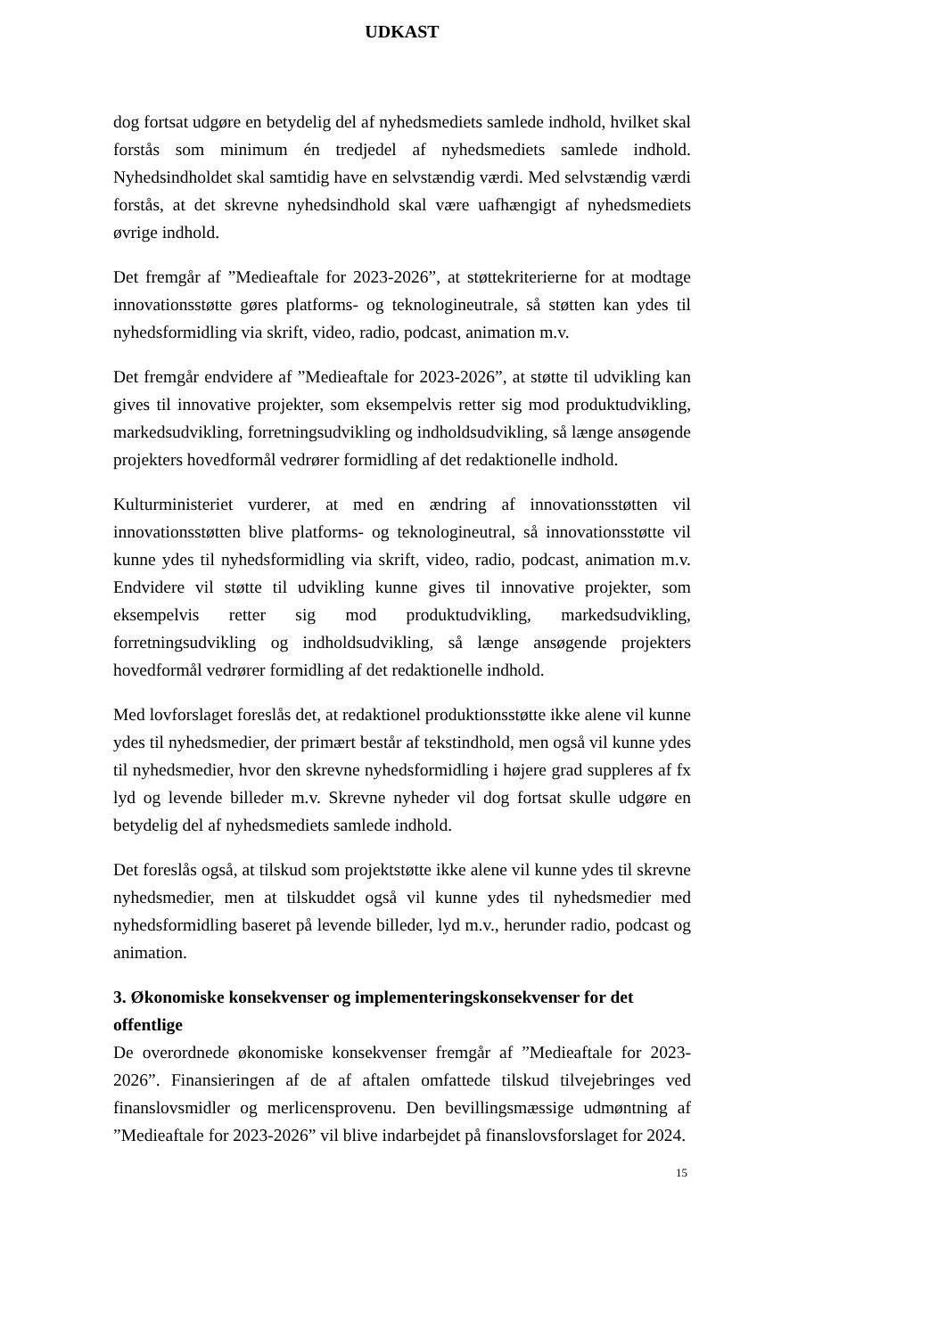UDKAST
dog fortsat udgøre en betydelig del af nyhedsmediets samlede indhold, hvilket skal forstås som minimum én tredjedel af nyhedsmediets samlede indhold. Nyhedsindholdet skal samtidig have en selvstændig værdi. Med selvstændig værdi forstås, at det skrevne nyhedsindhold skal være uafhængigt af nyhedsmediets øvrige indhold.
Det fremgår af ”Medieaftale for 2023-2026”, at støttekriterierne for at modtage innovationsstøtte gøres platforms- og teknologineutrale, så støtten kan ydes til nyhedsformidling via skrift, video, radio, podcast, animation m.v.
Det fremgår endvidere af ”Medieaftale for 2023-2026”, at støtte til udvikling kan gives til innovative projekter, som eksempelvis retter sig mod produktudvikling, markedsudvikling, forretningsudvikling og indholdsudvikling, så længe ansøgende projekters hovedformål vedrører formidling af det redaktionelle indhold.
Kulturministeriet vurderer, at med en ændring af innovationsstøtten vil innovationsstøtten blive platforms- og teknologineutral, så innovationsstøtte vil kunne ydes til nyhedsformidling via skrift, video, radio, podcast, animation m.v. Endvidere vil støtte til udvikling kunne gives til innovative projekter, som eksempelvis retter sig mod produktudvikling, markedsudvikling, forretningsudvikling og indholdsudvikling, så længe ansøgende projekters hovedformål vedrører formidling af det redaktionelle indhold.
Med lovforslaget foreslås det, at redaktionel produktionsstøtte ikke alene vil kunne ydes til nyhedsmedier, der primært består af tekstindhold, men også vil kunne ydes til nyhedsmedier, hvor den skrevne nyhedsformidling i højere grad suppleres af fx lyd og levende billeder m.v. Skrevne nyheder vil dog fortsat skulle udgøre en betydelig del af nyhedsmediets samlede indhold.
Det foreslås også, at tilskud som projektstøtte ikke alene vil kunne ydes til skrevne nyhedsmedier, men at tilskuddet også vil kunne ydes til nyhedsmedier med nyhedsformidling baseret på levende billeder, lyd m.v., herunder radio, podcast og animation.
3. Økonomiske konsekvenser og implementeringskonsekvenser for det offentlige
De overordnede økonomiske konsekvenser fremgår af ”Medieaftale for 2023-2026”. Finansieringen af de af aftalen omfattede tilskud tilvejebringes ved finanslovsmidler og merlicensprovenu. Den bevillingsmæssige udmøntning af ”Medieaftale for 2023-2026” vil blive indarbejdet på finanslovsforslaget for 2024.
15